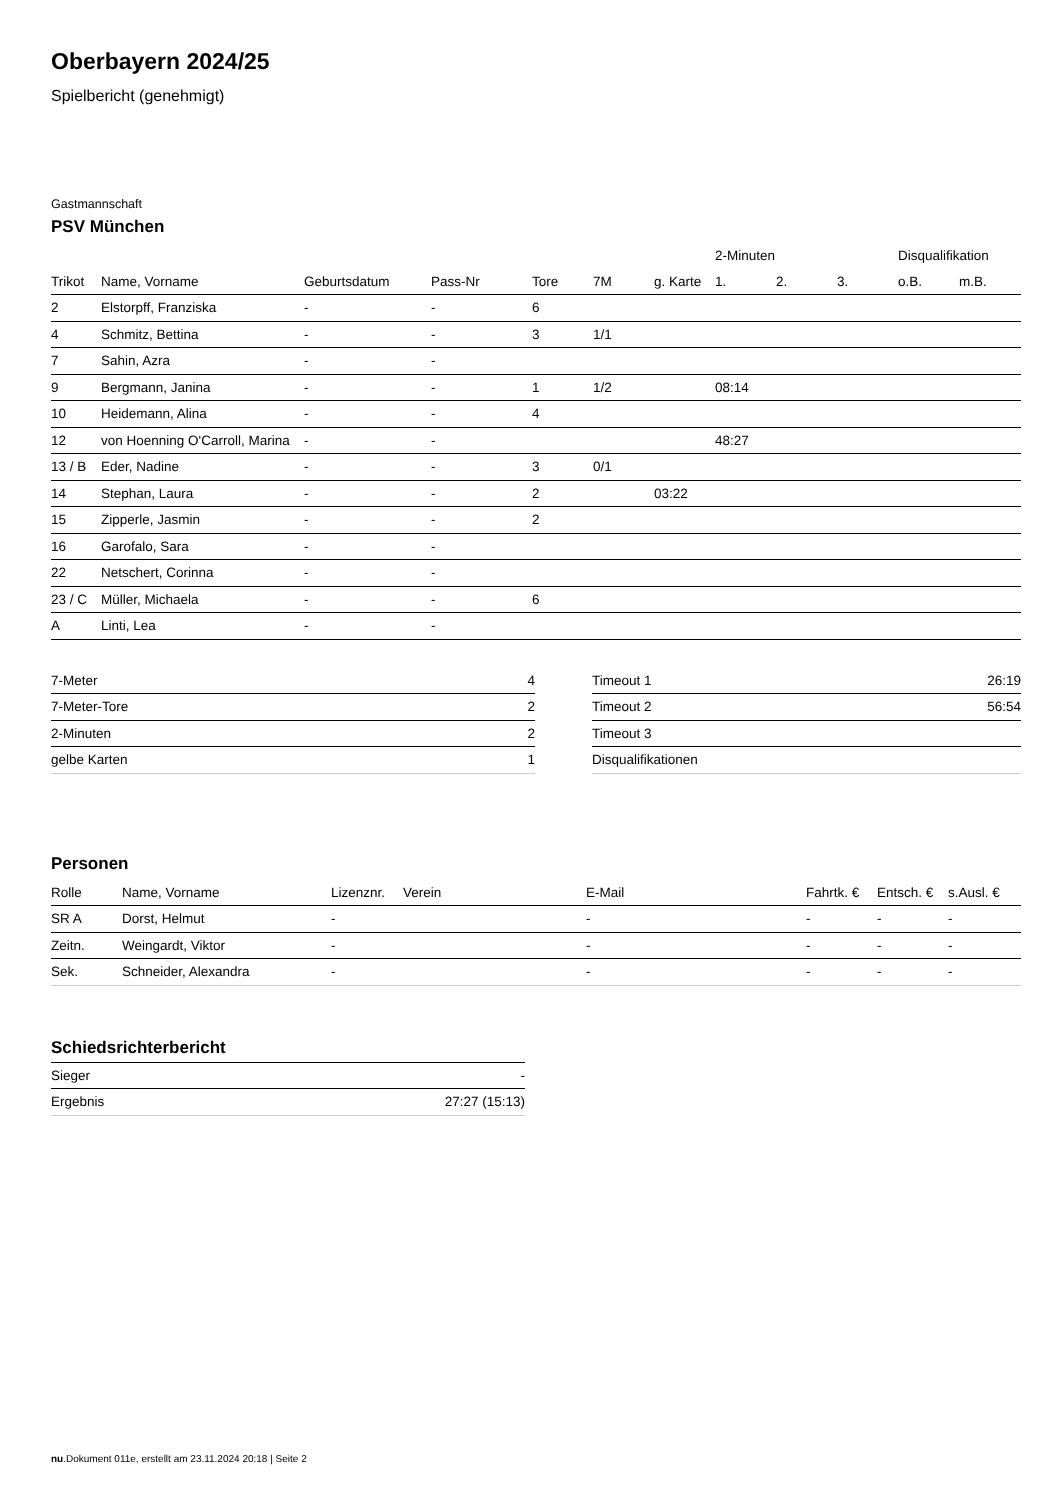Oberbayern 2024/25
Spielbericht (genehmigt)
Gastmannschaft
PSV München
| | | | | | | | 2-Minuten | | | Disqualifikation | |
| --- | --- | --- | --- | --- | --- | --- | --- | --- | --- | --- | --- |
| Trikot | Name, Vorname | Geburtsdatum | Pass-Nr | Tore | 7M | g. Karte | 1. | 2. | 3. | o.B. | m.B. |
| 2 | Elstorpff, Franziska | - | - | 6 | | | | | | | |
| 4 | Schmitz, Bettina | - | - | 3 | 1/1 | | | | | | |
| 7 | Sahin, Azra | - | - | | | | | | | | |
| 9 | Bergmann, Janina | - | - | 1 | 1/2 | | 08:14 | | | | |
| 10 | Heidemann, Alina | - | - | 4 | | | | | | | |
| 12 | von Hoenning O'Carroll, Marina | - | - | | | | 48:27 | | | | |
| 13 / B | Eder, Nadine | - | - | 3 | 0/1 | | | | | | |
| 14 | Stephan, Laura | - | - | 2 | | 03:22 | | | | | |
| 15 | Zipperle, Jasmin | - | - | 2 | | | | | | | |
| 16 | Garofalo, Sara | - | - | | | | | | | | |
| 22 | Netschert, Corinna | - | - | | | | | | | | |
| 23 / C | Müller, Michaela | - | - | 6 | | | | | | | |
| A | Linti, Lea | - | - | | | | | | | | |
| 7-Meter | 4 |
| 7-Meter-Tore | 2 |
| 2-Minuten | 2 |
| gelbe Karten | 1 |
| Timeout 1 | 26:19 |
| Timeout 2 | 56:54 |
| Timeout 3 | |
| Disqualifikationen | |
Personen
| Rolle | Name, Vorname | Lizenznr. | Verein | E-Mail | Fahrtk. € | Entsch. € | s.Ausl. € |
| --- | --- | --- | --- | --- | --- | --- | --- |
| SR A | Dorst, Helmut | - | | - | - | - | - |
| Zeitn. | Weingardt, Viktor | - | | - | - | - | - |
| Sek. | Schneider, Alexandra | - | | - | - | - | - |
Schiedsrichterbericht
| Sieger | - |
| Ergebnis | 27:27 (15:13) |
nu.Dokument 011e, erstellt am 23.11.2024 20:18 | Seite 2